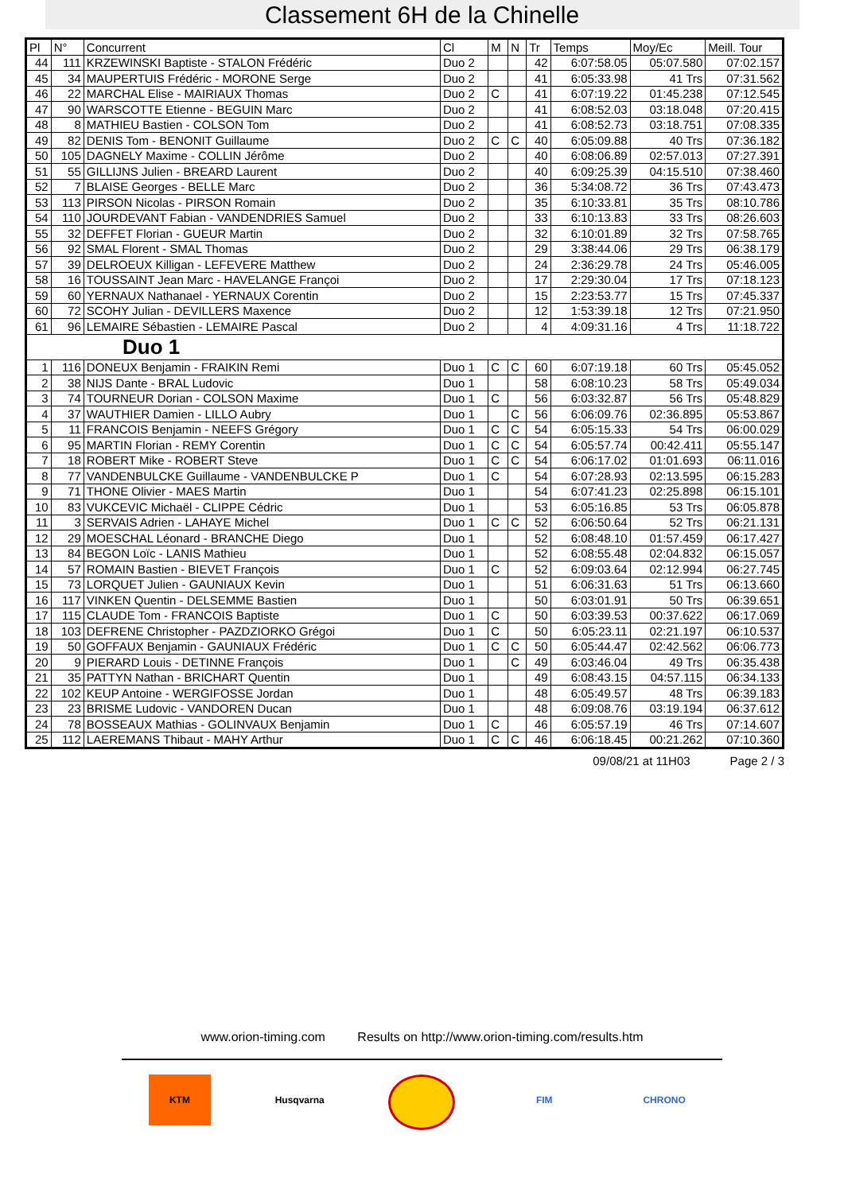Classement 6H de la Chinelle
| Pl | N° | Concurrent | Cl | M | N | Tr | Temps | Moy/Ec | Meill. Tour |
| --- | --- | --- | --- | --- | --- | --- | --- | --- | --- |
| 44 | 111 | KRZEWINSKI Baptiste - STALON Frédéric | Duo 2 | | | 42 | 6:07:58.05 | 05:07.580 | 07:02.157 |
| 45 | 34 | MAUPERTUIS Frédéric - MORONE Serge | Duo 2 | | | 41 | 6:05:33.98 | 41 Trs | 07:31.562 |
| 46 | 22 | MARCHAL Elise - MAIRIAUX Thomas | Duo 2 | C | | 41 | 6:07:19.22 | 01:45.238 | 07:12.545 |
| 47 | 90 | WARSCOTTE Etienne - BEGUIN Marc | Duo 2 | | | 41 | 6:08:52.03 | 03:18.048 | 07:20.415 |
| 48 | 8 | MATHIEU Bastien - COLSON Tom | Duo 2 | | | 41 | 6:08:52.73 | 03:18.751 | 07:08.335 |
| 49 | 82 | DENIS Tom - BENONIT Guillaume | Duo 2 | C | C | 40 | 6:05:09.88 | 40 Trs | 07:36.182 |
| 50 | 105 | DAGNELY Maxime - COLLIN Jérôme | Duo 2 | | | 40 | 6:08:06.89 | 02:57.013 | 07:27.391 |
| 51 | 55 | GILLIJNS Julien - BREARD Laurent | Duo 2 | | | 40 | 6:09:25.39 | 04:15.510 | 07:38.460 |
| 52 | 7 | BLAISE Georges - BELLE Marc | Duo 2 | | | 36 | 5:34:08.72 | 36 Trs | 07:43.473 |
| 53 | 113 | PIRSON Nicolas - PIRSON Romain | Duo 2 | | | 35 | 6:10:33.81 | 35 Trs | 08:10.786 |
| 54 | 110 | JOURDEVANT Fabian - VANDENDRIES Samuel | Duo 2 | | | 33 | 6:10:13.83 | 33 Trs | 08:26.603 |
| 55 | 32 | DEFFET Florian - GUEUR Martin | Duo 2 | | | 32 | 6:10:01.89 | 32 Trs | 07:58.765 |
| 56 | 92 | SMAL Florent - SMAL Thomas | Duo 2 | | | 29 | 3:38:44.06 | 29 Trs | 06:38.179 |
| 57 | 39 | DELROEUX Killigan - LEFEVERE Matthew | Duo 2 | | | 24 | 2:36:29.78 | 24 Trs | 05:46.005 |
| 58 | 16 | TOUSSAINT Jean Marc - HAVELANGE Françoi | Duo 2 | | | 17 | 2:29:30.04 | 17 Trs | 07:18.123 |
| 59 | 60 | YERNAUX Nathanael - YERNAUX Corentin | Duo 2 | | | 15 | 2:23:53.77 | 15 Trs | 07:45.337 |
| 60 | 72 | SCOHY Julian - DEVILLERS Maxence | Duo 2 | | | 12 | 1:53:39.18 | 12 Trs | 07:21.950 |
| 61 | 96 | LEMAIRE Sébastien - LEMAIRE Pascal | Duo 2 | | | 4 | 4:09:31.16 | 4 Trs | 11:18.722 |
| Duo 1 | | | | | | | | | |
| 1 | 116 | DONEUX Benjamin - FRAIKIN Remi | Duo 1 | C | C | 60 | 6:07:19.18 | 60 Trs | 05:45.052 |
| 2 | 38 | NIJS Dante - BRAL Ludovic | Duo 1 | | | 58 | 6:08:10.23 | 58 Trs | 05:49.034 |
| 3 | 74 | TOURNEUR Dorian - COLSON Maxime | Duo 1 | C | | 56 | 6:03:32.87 | 56 Trs | 05:48.829 |
| 4 | 37 | WAUTHIER Damien - LILLO Aubry | Duo 1 | | C | 56 | 6:06:09.76 | 02:36.895 | 05:53.867 |
| 5 | 11 | FRANCOIS Benjamin - NEEFS Grégory | Duo 1 | C | C | 54 | 6:05:15.33 | 54 Trs | 06:00.029 |
| 6 | 95 | MARTIN Florian - REMY Corentin | Duo 1 | C | C | 54 | 6:05:57.74 | 00:42.411 | 05:55.147 |
| 7 | 18 | ROBERT Mike - ROBERT Steve | Duo 1 | C | C | 54 | 6:06:17.02 | 01:01.693 | 06:11.016 |
| 8 | 77 | VANDENBULCKE Guillaume - VANDENBULCKE P | Duo 1 | C | | 54 | 6:07:28.93 | 02:13.595 | 06:15.283 |
| 9 | 71 | THONE Olivier - MAES Martin | Duo 1 | | | 54 | 6:07:41.23 | 02:25.898 | 06:15.101 |
| 10 | 83 | VUKCEVIC Michaël - CLIPPE Cédric | Duo 1 | | | 53 | 6:05:16.85 | 53 Trs | 06:05.878 |
| 11 | 3 | SERVAIS Adrien - LAHAYE Michel | Duo 1 | C | C | 52 | 6:06:50.64 | 52 Trs | 06:21.131 |
| 12 | 29 | MOESCHAL Léonard - BRANCHE Diego | Duo 1 | | | 52 | 6:08:48.10 | 01:57.459 | 06:17.427 |
| 13 | 84 | BEGON Loïc - LANIS Mathieu | Duo 1 | | | 52 | 6:08:55.48 | 02:04.832 | 06:15.057 |
| 14 | 57 | ROMAIN Bastien - BIEVET François | Duo 1 | C | | 52 | 6:09:03.64 | 02:12.994 | 06:27.745 |
| 15 | 73 | LORQUET Julien - GAUNIAUX Kevin | Duo 1 | | | 51 | 6:06:31.63 | 51 Trs | 06:13.660 |
| 16 | 117 | VINKEN Quentin - DELSEMME Bastien | Duo 1 | | | 50 | 6:03:01.91 | 50 Trs | 06:39.651 |
| 17 | 115 | CLAUDE Tom - FRANCOIS Baptiste | Duo 1 | C | | 50 | 6:03:39.53 | 00:37.622 | 06:17.069 |
| 18 | 103 | DEFRENE Christopher - PAZDZIORKO Grégoi | Duo 1 | C | | 50 | 6:05:23.11 | 02:21.197 | 06:10.537 |
| 19 | 50 | GOFFAUX Benjamin - GAUNIAUX Frédéric | Duo 1 | C | C | 50 | 6:05:44.47 | 02:42.562 | 06:06.773 |
| 20 | 9 | PIERARD Louis - DETINNE François | Duo 1 | | C | 49 | 6:03:46.04 | 49 Trs | 06:35.438 |
| 21 | 35 | PATTYN Nathan - BRICHART Quentin | Duo 1 | | | 49 | 6:08:43.15 | 04:57.115 | 06:34.133 |
| 22 | 102 | KEUP Antoine - WERGIFOSSE Jordan | Duo 1 | | | 48 | 6:05:49.57 | 48 Trs | 06:39.183 |
| 23 | 23 | BRISME Ludovic - VANDOREN Ducan | Duo 1 | | | 48 | 6:09:08.76 | 03:19.194 | 06:37.612 |
| 24 | 78 | BOSSEAUX Mathias - GOLINVAUX Benjamin | Duo 1 | C | | 46 | 6:05:57.19 | 46 Trs | 07:14.607 |
| 25 | 112 | LAEREMANS Thibaut - MAHY Arthur | Duo 1 | C | C | 46 | 6:06:18.45 | 00:21.262 | 07:10.360 |
09/08/21 at 11H03 Page 2 / 3
www.orion-timing.com Results on http://www.orion-timing.com/results.htm
KTM Husqvarna FIM CHRONO